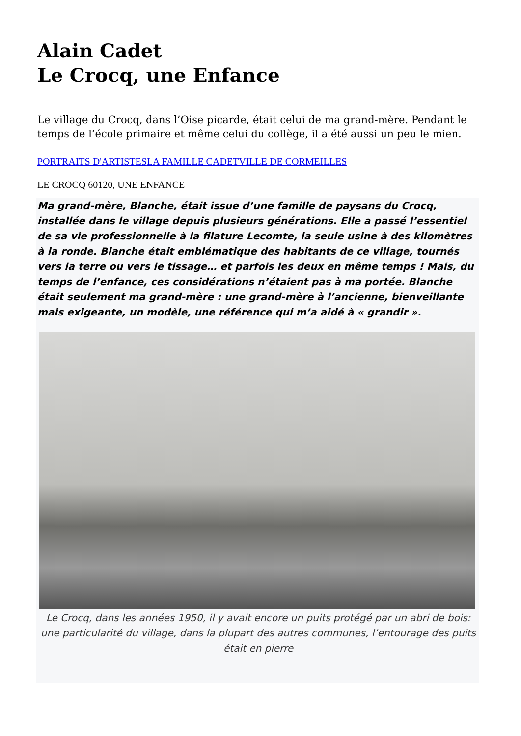Alain Cadet
Le Crocq, une Enfance
Le village du Crocq, dans l’Oise picarde, était celui de ma grand-mère. Pendant le temps de l’école primaire et même celui du collège, il a été aussi un peu le mien.
PORTRAITS D'ARTISTES LA FAMILLE CADET VILLE DE CORMEILLES
LE CROCQ 60120, UNE ENFANCE
Ma grand-mère, Blanche, était issue d’une famille de paysans du Crocq, installée dans le village depuis plusieurs générations. Elle a passé l’essentiel de sa vie professionnelle à la filature Lecomte, la seule usine à des kilomètres à la ronde. Blanche était emblématique des habitants de ce village, tournés vers la terre ou vers le tissage… et parfois les deux en même temps ! Mais, du temps de l’enfance, ces considérations n’étaient pas à ma portée. Blanche était seulement ma grand-mère : une grand-mère à l’ancienne, bienveillante mais exigeante, un modèle, une référence qui m’a aidé à « grandir ».
Le Crocq, dans les années 1950, il y avait encore un puits protégé par un abri de bois: une particularité du village, dans la plupart des autres communes, l’entourage des puits était en pierre